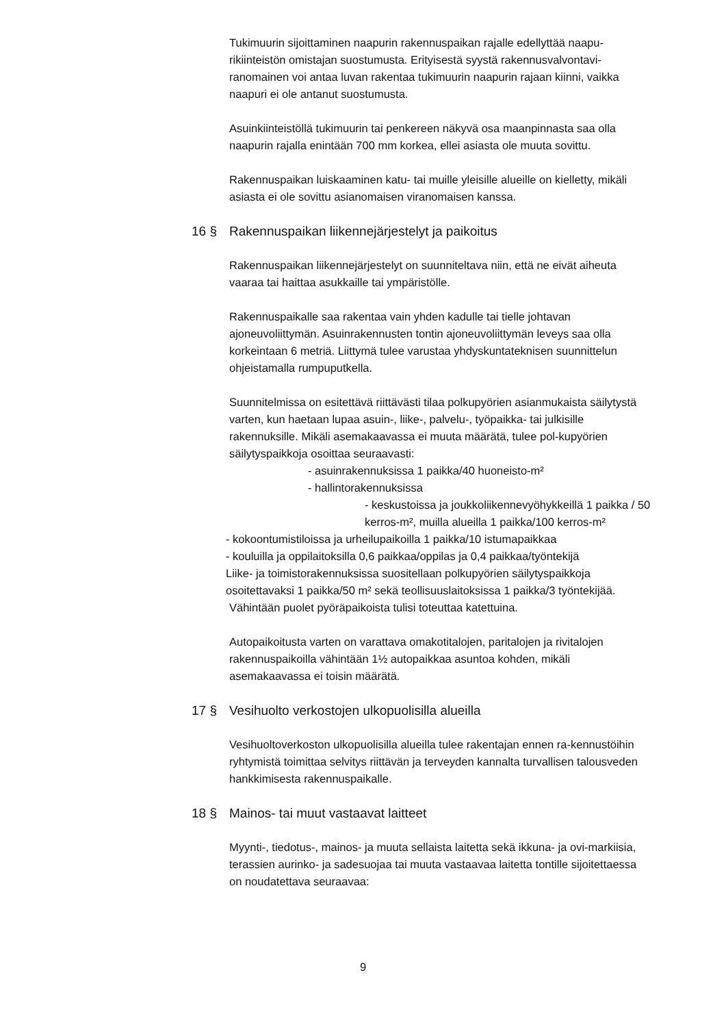Tukimuurin sijoittaminen naapurin rakennuspaikan rajalle edellyttää naapu-rikiinteistön omistajan suostumusta. Erityisestä syystä rakennusvalvontavi-ranomainen voi antaa luvan rakentaa tukimuurin naapurin rajaan kiinni, vaikka naapuri ei ole antanut suostumusta.
Asuinkiinteistöllä tukimuurin tai penkereen näkyvä osa maanpinnasta saa olla naapurin rajalla enintään 700 mm korkea, ellei asiasta ole muuta sovittu.
Rakennuspaikan luiskaaminen katu- tai muille yleisille alueille on kielletty, mikäli asiasta ei ole sovittu asianomaisen viranomaisen kanssa.
16 § Rakennuspaikan liikennejärjestelyt ja paikoitus
Rakennuspaikan liikennejärjestelyt on suunniteltava niin, että ne eivät aiheuta vaaraa tai haittaa asukkaille tai ympäristölle.
Rakennuspaikalle saa rakentaa vain yhden kadulle tai tielle johtavan ajoneuvoliittymän. Asuinrakennusten tontin ajoneuvoliittymän leveys saa olla korkeintaan 6 metriä. Liittymä tulee varustaa yhdyskuntateknisen suunnittelun ohjeistamalla rumpuputkella.
Suunnitelmissa on esitettävä riittävästi tilaa polkupyörien asianmukaista säilytystä varten, kun haetaan lupaa asuin-, liike-, palvelu-, työpaikka- tai julkisille rakennuksille. Mikäli asemakaavassa ei muuta määrätä, tulee pol-kupyörien säilytyspaikkoja osoittaa seuraavasti:
- asuinrakennuksissa 1 paikka/40 huoneisto-m²
- hallintorakennuksissa
- keskustoissa ja joukkoliikennevyöhykkeillä 1 paikka / 50 kerros-m², muilla alueilla 1 paikka/100 kerros-m²
- kokoontumistiloissa ja urheilupaikoilla 1 paikka/10 istumapaikkaa
- kouluilla ja oppilaitoksilla 0,6 paikkaa/oppilas ja 0,4 paikkaa/työntekijä
Liike- ja toimistorakennuksissa suositellaan polkupyörien säilytyspaikkoja osoitettavaksi 1 paikka/50 m² sekä teollisuuslaitoksissa 1 paikka/3 työntekijää.
Vähintään puolet pyöräpaikoista tulisi toteuttaa katettuina.
Autopaikoitusta varten on varattava omakotitalojen, paritalojen ja rivitalojen rakennuspaikoilla vähintään 1½ autopaikkaa asuntoa kohden, mikäli asemakaavassa ei toisin määrätä.
17 § Vesihuolto verkostojen ulkopuolisilla alueilla
Vesihuoltoverkoston ulkopuolisilla alueilla tulee rakentajan ennen ra-kennustöihin ryhtymistä toimittaa selvitys riittävän ja terveyden kannalta turvallisen talousveden hankkimisesta rakennuspaikalle.
18 § Mainos- tai muut vastaavat laitteet
Myynti-, tiedotus-, mainos- ja muuta sellaista laitetta sekä ikkuna- ja ovi-markiisia, terassien aurinko- ja sadesuojaa tai muuta vastaavaa laitetta tontille sijoitettaessa on noudatettava seuraavaa:
9